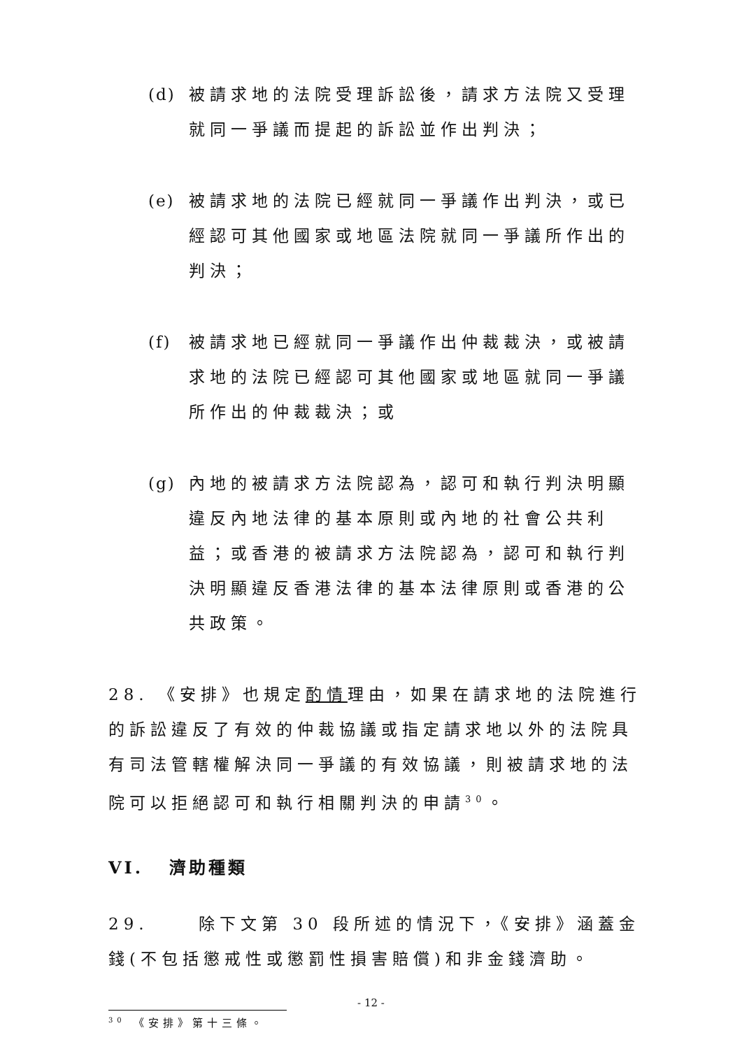(d) 被請求地的法院受理訴訟後，請求方法院又受理就同一爭議而提起的訴訟並作出判決；
(e) 被請求地的法院已經就同一爭議作出判決，或已經認可其他國家或地區法院就同一爭議所作出的判決；
(f) 被請求地已經就同一爭議作出仲裁裁決，或被請求地的法院已經認可其他國家或地區就同一爭議所作出的仲裁裁決；或
(g) 內地的被請求方法院認為，認可和執行判決明顯違反內地法律的基本原則或內地的社會公共利益；或香港的被請求方法院認為，認可和執行判決明顯違反香港法律的基本法律原則或香港的公共政策。
28. 《安排》也規定酌情理由，如果在請求地的法院進行的訴訟違反了有效的仲裁協議或指定請求地以外的法院具有司法管轄權解決同一爭議的有效協議，則被請求地的法院可以拒絕認可和執行相關判決的申請<sup>30</sup>。
VI. 濟助種類
29. 除下文第 30 段所述的情況下，《安排》涵蓋金錢(不包括懲戒性或懲罰性損害賠償)和非金錢濟助。
<sup>30</sup> 《安排》第十三條。
- 12 -